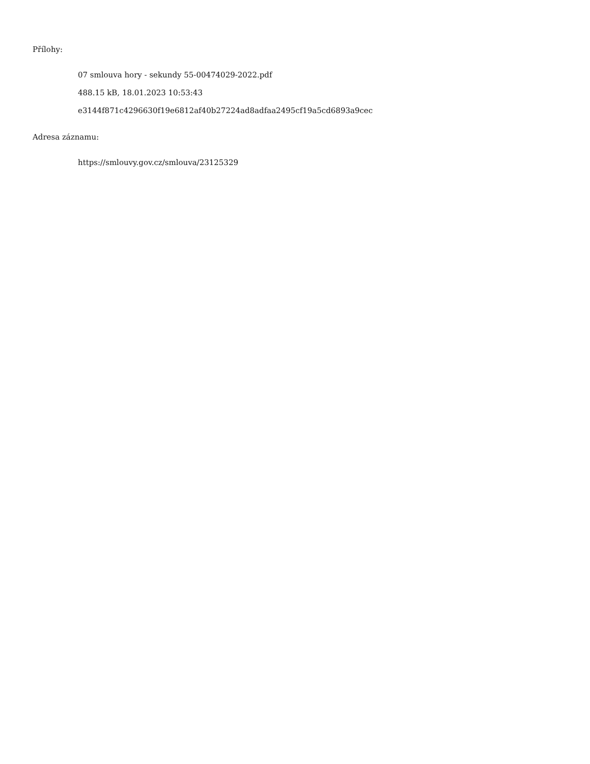Přílohy:
07 smlouva hory - sekundy 55-00474029-2022.pdf
488.15 kB, 18.01.2023 10:53:43
e3144f871c4296630f19e6812af40b27224ad8adfaa2495cf19a5cd6893a9cec
Adresa záznamu:
https://smlouvy.gov.cz/smlouva/23125329